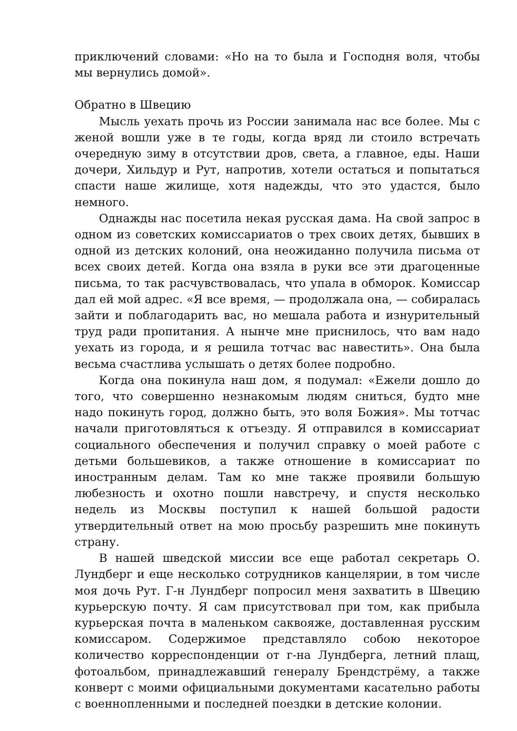приключений словами: «Но на то была и Господня воля, чтобы мы вернулись домой».
Обратно в Швецию
Мысль уехать прочь из России занимала нас все более. Мы с женой вошли уже в те годы, когда вряд ли стоило встречать очередную зиму в отсутствии дров, света, а главное, еды. Наши дочери, Хильдур и Рут, напротив, хотели остаться и попытаться спасти наше жилище, хотя надежды, что это удастся, было немного.
Однажды нас посетила некая русская дама. На свой запрос в одном из советских комиссариатов о трех своих детях, бывших в одной из детских колоний, она неожиданно получила письма от всех своих детей. Когда она взяла в руки все эти драгоценные письма, то так расчувствовалась, что упала в обморок. Комиссар дал ей мой адрес. «Я все время, — продолжала она, — собиралась зайти и поблагодарить вас, но мешала работа и изнурительный труд ради пропитания. А нынче мне приснилось, что вам надо уехать из города, и я решила тотчас вас навестить». Она была весьма счастлива услышать о детях более подробно.
Когда она покинула наш дом, я подумал: «Ежели дошло до того, что совершенно незнакомым людям сниться, будто мне надо покинуть город, должно быть, это воля Божия». Мы тотчас начали приготовляться к отъезду. Я отправился в комиссариат социального обеспечения и получил справку о моей работе с детьми большевиков, а также отношение в комиссариат по иностранным делам. Там ко мне также проявили большую любезность и охотно пошли навстречу, и спустя несколько недель из Москвы поступил к нашей большой радости утвердительный ответ на мою просьбу разрешить мне покинуть страну.
В нашей шведской миссии все еще работал секретарь О. Лундберг и еще несколько сотрудников канцелярии, в том числе моя дочь Рут. Г-н Лундберг попросил меня захватить в Швецию курьерскую почту. Я сам присутствовал при том, как прибыла курьерская почта в маленьком саквояже, доставленная русским комиссаром. Содержимое представляло собою некоторое количество корреспонденции от г-на Лундберга, летний плащ, фотоальбом, принадлежавший генералу Брендстрёму, а также конверт с моими официальными документами касательно работы с военнопленными и последней поездки в детские колонии.